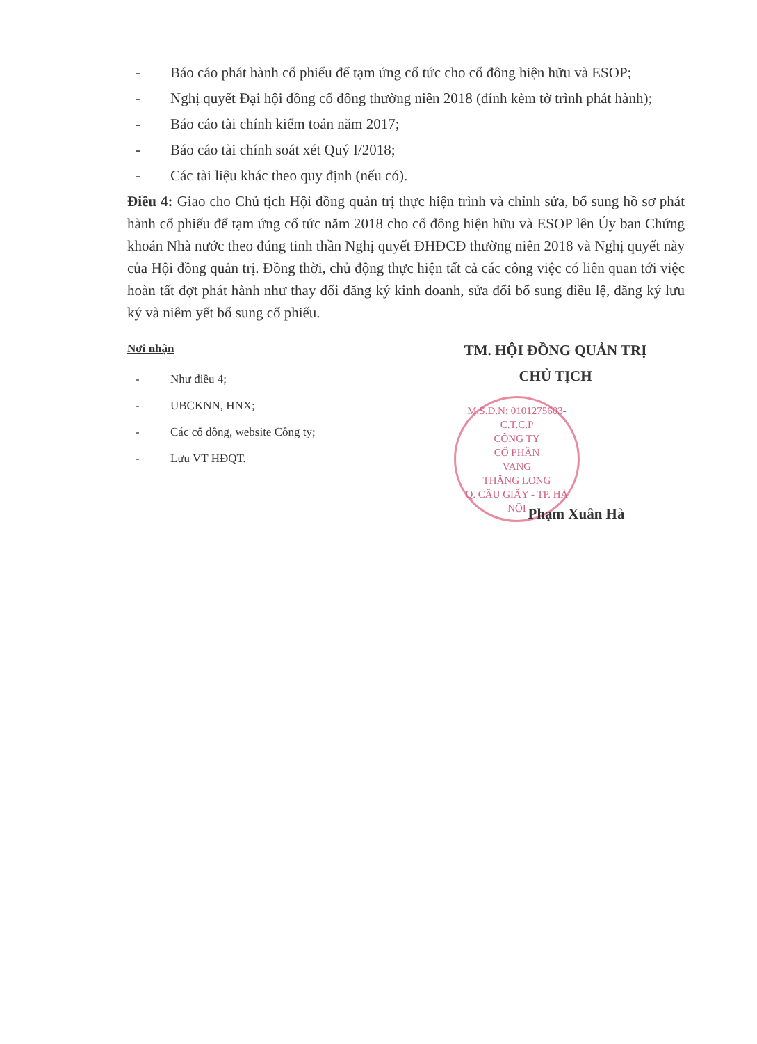- Báo cáo phát hành cổ phiếu để tạm ứng cổ tức cho cổ đông hiện hữu và ESOP;
- Nghị quyết Đại hội đồng cổ đông thường niên 2018 (đính kèm tờ trình phát hành);
- Báo cáo tài chính kiểm toán năm 2017;
- Báo cáo tài chính soát xét Quý I/2018;
- Các tài liệu khác theo quy định (nếu có).
Điều 4: Giao cho Chủ tịch Hội đồng quản trị thực hiện trình và chỉnh sửa, bổ sung hồ sơ phát hành cổ phiếu để tạm ứng cổ tức năm 2018 cho cổ đông hiện hữu và ESOP lên Ủy ban Chứng khoán Nhà nước theo đúng tinh thần Nghị quyết ĐHĐCĐ thường niên 2018 và Nghị quyết này của Hội đồng quản trị. Đồng thời, chủ động thực hiện tất cả các công việc có liên quan tới việc hoàn tất đợt phát hành như thay đổi đăng ký kinh doanh, sửa đổi bổ sung điều lệ, đăng ký lưu ký và niêm yết bổ sung cổ phiếu.
Nơi nhận
- Như điều 4;
- UBCKNN, HNX;
- Các cổ đông, website Công ty;
- Lưu VT HĐQT.
TM. HỘI ĐỒNG QUẢN TRỊ
CHỦ TỊCH
M.S.D.N: 0101275603-C.T.C.P
CÔNG TY
CỔ PHẦN
VANG
THĂNG LONG
Q. CẦU GIẤY - TP. HÀ NỘI
Phạm Xuân Hà